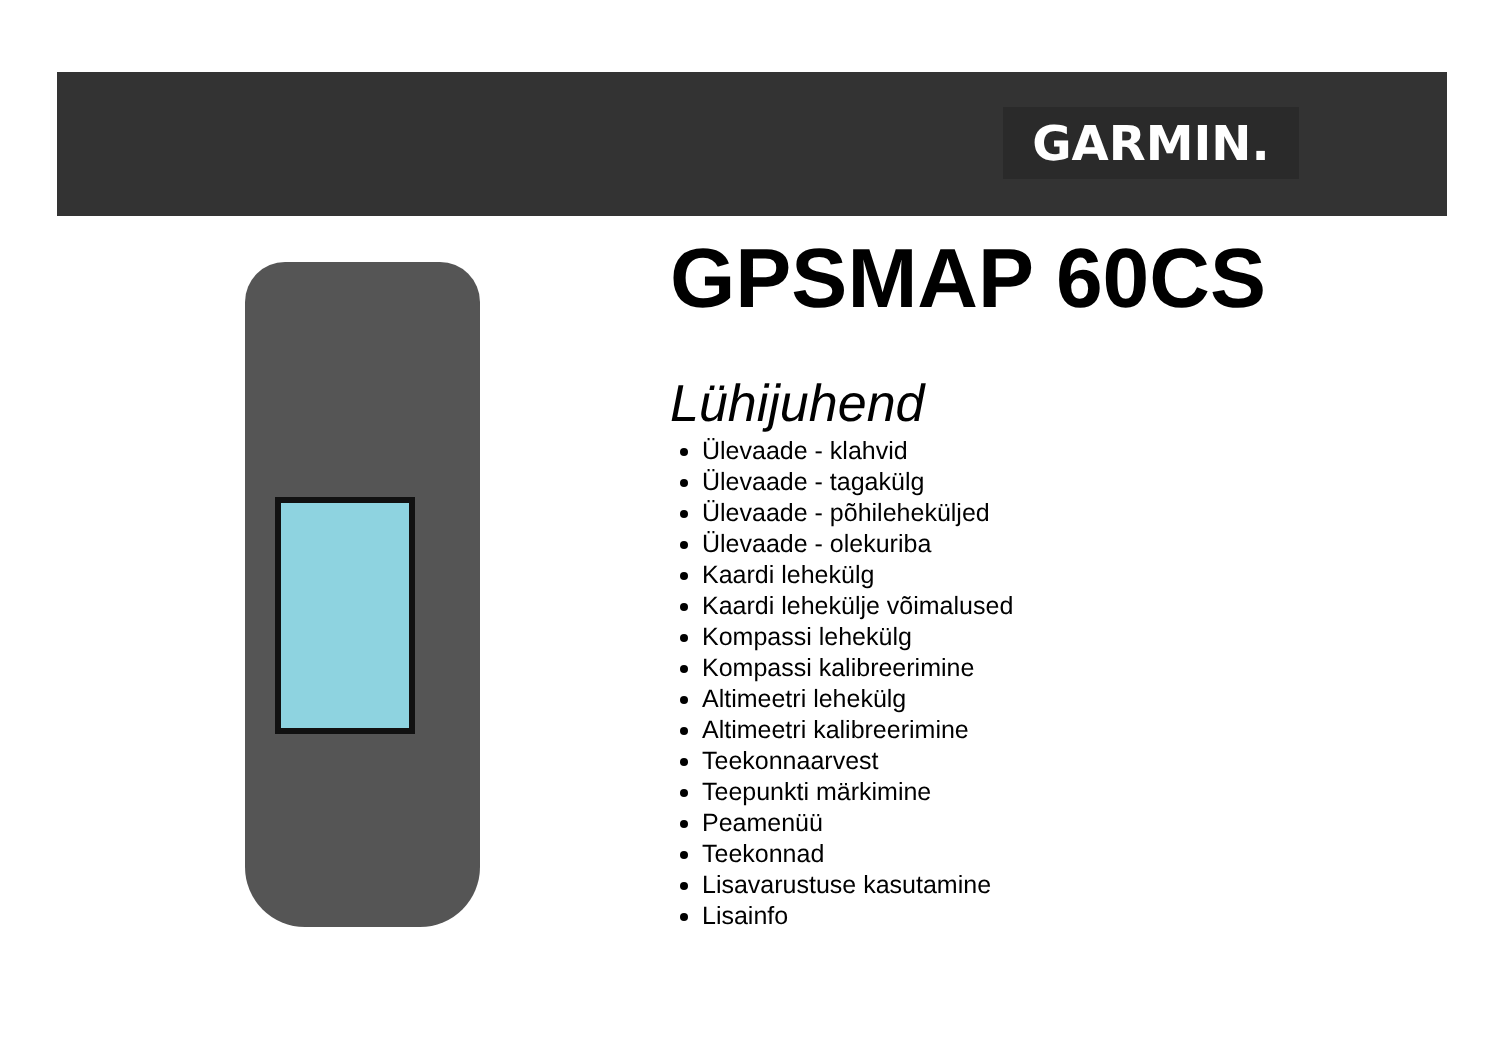GARMIN.
GPSMAP 60CS
Lühijuhend
Ülevaade - klahvid
Ülevaade - tagakülg
Ülevaade - põhileheküljed
Ülevaade - olekuriba
Kaardi lehekülg
Kaardi lehekülje võimalused
Kompassi lehekülg
Kompassi kalibreerimine
Altimeetri lehekülg
Altimeetri kalibreerimine
Teekonnaarvest
Teepunkti märkimine
Peamenüü
Teekonnad
Lisavarustuse kasutamine
Lisainfo